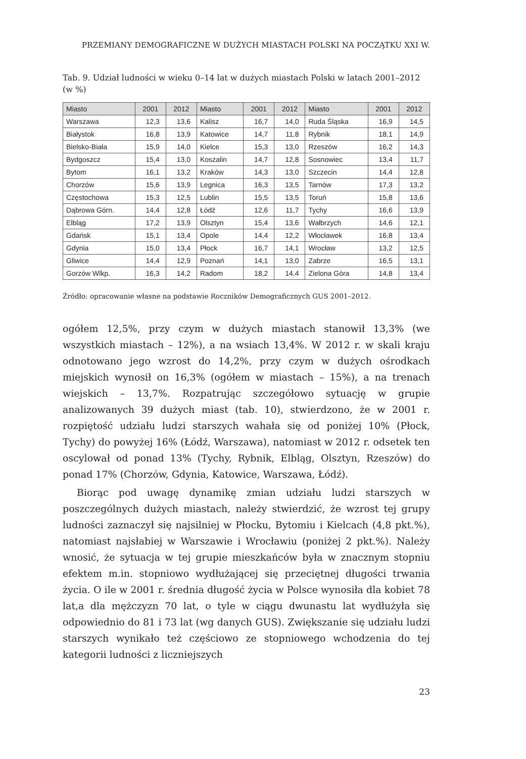PRZEMIANY DEMOGRAFICZNE W DUŻYCH MIASTACH POLSKI NA POCZĄTKU XXI W.
Tab. 9. Udział ludności w wieku 0–14 lat w dużych miastach Polski w latach 2001–2012 (w %)
| Miasto | 2001 | 2012 | Miasto | 2001 | 2012 | Miasto | 2001 | 2012 |
| --- | --- | --- | --- | --- | --- | --- | --- | --- |
| Warszawa | 12,3 | 13,6 | Kalisz | 16,7 | 14,0 | Ruda Śląska | 16,9 | 14,5 |
| Białystok | 16,8 | 13,9 | Katowice | 14,7 | 11,8 | Rybnik | 18,1 | 14,9 |
| Bielsko-Biała | 15,9 | 14,0 | Kielce | 15,3 | 13,0 | Rzeszów | 16,2 | 14,3 |
| Bydgoszcz | 15,4 | 13,0 | Koszalin | 14,7 | 12,8 | Sosnowiec | 13,4 | 11,7 |
| Bytom | 16,1 | 13,2 | Kraków | 14,3 | 13,0 | Szczecin | 14,4 | 12,8 |
| Chorzów | 15,6 | 13,9 | Legnica | 16,3 | 13,5 | Tarnów | 17,3 | 13,2 |
| Częstochowa | 15,3 | 12,5 | Lublin | 15,5 | 13,5 | Toruń | 15,8 | 13,6 |
| Dąbrowa Górn. | 14,4 | 12,8 | Łódź | 12,6 | 11,7 | Tychy | 16,6 | 13,9 |
| Elbląg | 17,2 | 13,9 | Olsztyn | 15,4 | 13,6 | Wałbrzych | 14,6 | 12,1 |
| Gdańsk | 15,1 | 13,4 | Opole | 14,4 | 12,2 | Włocławek | 16,8 | 13,4 |
| Gdynia | 15,0 | 13,4 | Płock | 16,7 | 14,1 | Wrocław | 13,2 | 12,5 |
| Gliwice | 14,4 | 12,9 | Poznań | 14,1 | 13,0 | Zabrze | 16,5 | 13,1 |
| Gorzów Wlkp. | 16,3 | 14,2 | Radom | 18,2 | 14,4 | Zielona Góra | 14,8 | 13,4 |
Źródło: opracowanie własne na podstawie Roczników Demograficznych GUS 2001–2012.
ogółem 12,5%, przy czym w dużych miastach stanowił 13,3% (we wszystkich miastach – 12%), a na wsiach 13,4%. W 2012 r. w skali kraju odnotowano jego wzrost do 14,2%, przy czym w dużych ośrodkach miejskich wynosił on 16,3% (ogółem w miastach – 15%), a na trenach wiejskich – 13,7%. Rozpatrując szczegółowo sytuację w grupie analizowanych 39 dużych miast (tab. 10), stwierdzono, że w 2001 r. rozpiętość udziału ludzi starszych wahała się od poniżej 10% (Płock, Tychy) do powyżej 16% (Łódź, Warszawa), natomiast w 2012 r. odsetek ten oscylował od ponad 13% (Tychy, Rybnik, Elbląg, Olsztyn, Rzeszów) do ponad 17% (Chorzów, Gdynia, Katowice, Warszawa, Łódź).
Biorąc pod uwagę dynamikę zmian udziału ludzi starszych w poszczególnych dużych miastach, należy stwierdzić, że wzrost tej grupy ludności zaznaczył się najsilniej w Płocku, Bytomiu i Kielcach (4,8 pkt.%), natomiast najsłabiej w Warszawie i Wrocławiu (poniżej 2 pkt.%). Należy wnosić, że sytuacja w tej grupie mieszkańców była w znacznym stopniu efektem m.in. stopniowo wydłużającej się przeciętnej długości trwania życia. O ile w 2001 r. średnia długość życia w Polsce wynosiła dla kobiet 78 lat,a dla mężczyzn 70 lat, o tyle w ciągu dwunastu lat wydłużyła się odpowiednio do 81 i 73 lat (wg danych GUS). Zwiększanie się udziału ludzi starszych wynikało też częściowo ze stopniowego wchodzenia do tej kategorii ludności z liczniejszych
23